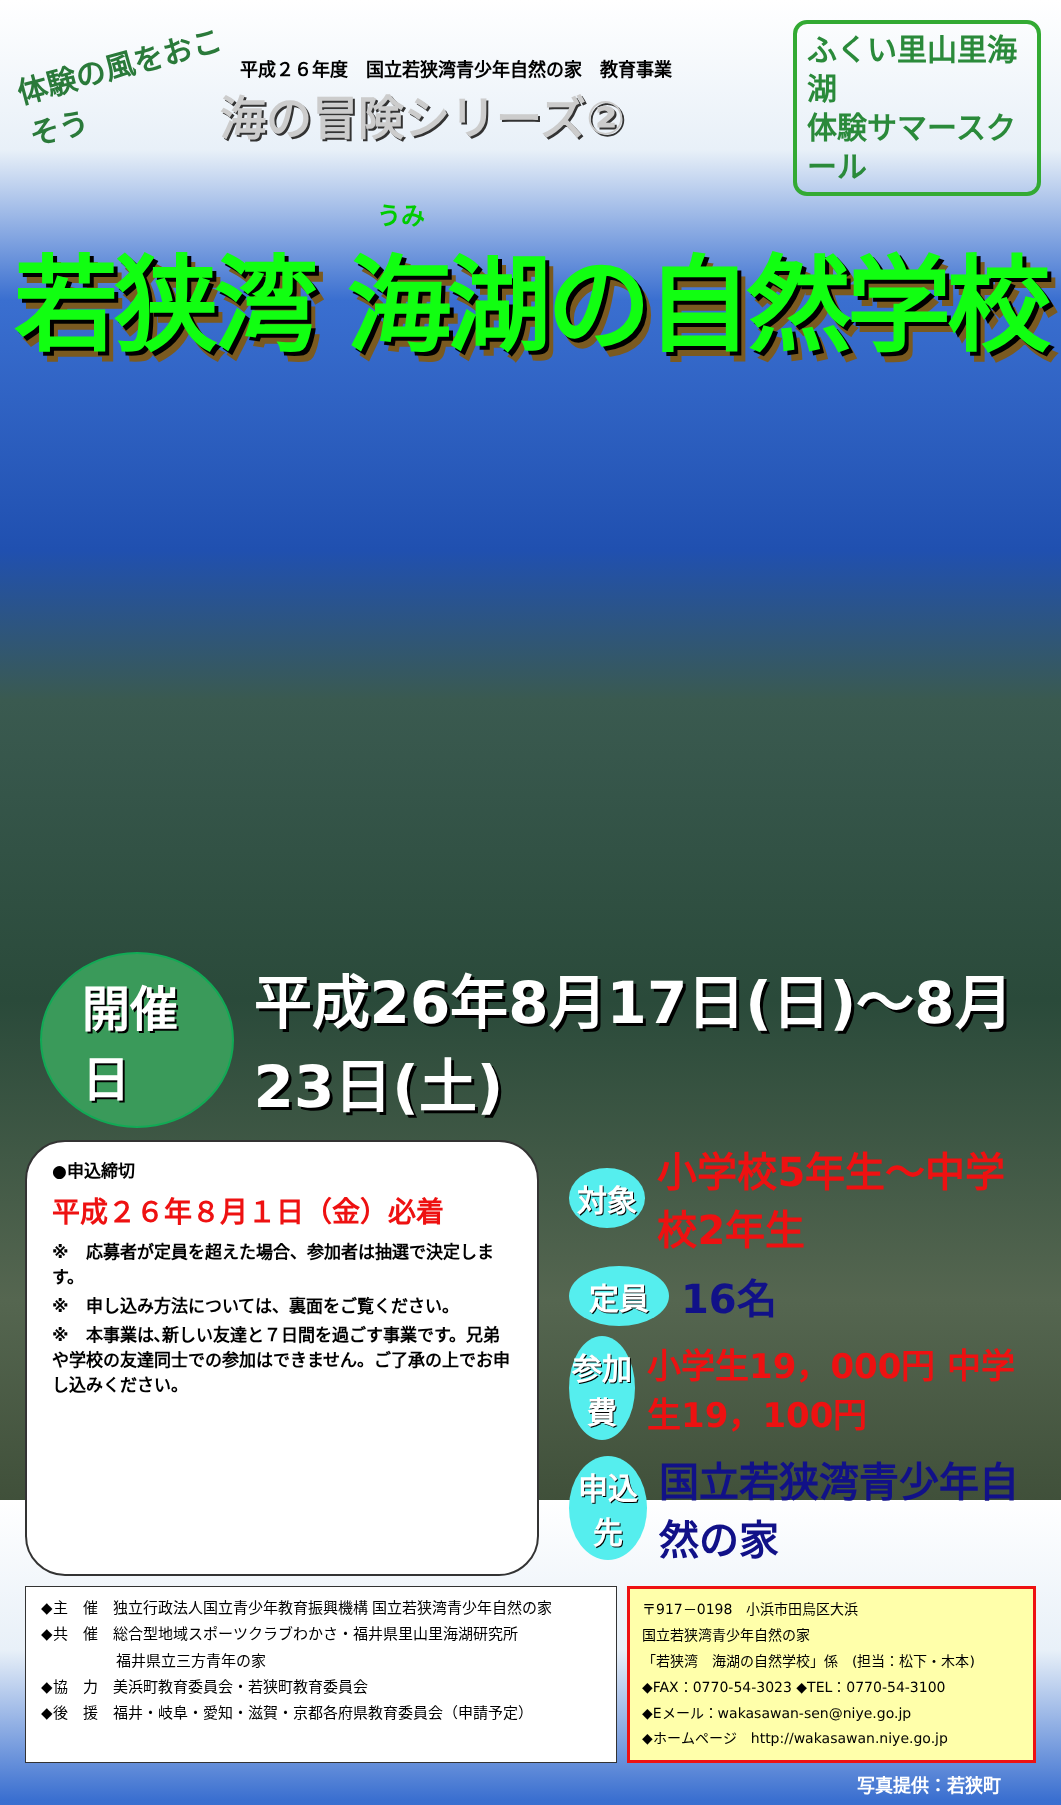体験の風をおこそう
平成２６年度　国立若狭湾青少年自然の家　教育事業
海の冒険シリーズ②
ふくい里山里海湖
体験サマースクール
うみ
若狭湾 海湖の自然学校
開催日
平成26年8月17日(日)～8月23日(土)
●申込締切
平成２６年８月１日（金）必着
※　応募者が定員を超えた場合、参加者は抽選で決定します。
※　申し込み方法については、裏面をご覧ください。
※　本事業は､新しい友達と７日間を過ごす事業です。兄弟や学校の友達同士での参加はできません。ご了承の上でお申し込みください。
対象 小学校5年生～中学校2年生
定員 16名
参加費 小学生19，000円 中学生19，100円
申込先 国立若狭湾青少年自然の家
◆主　催　独立行政法人国立青少年教育振興機構 国立若狭湾青少年自然の家
◆共　催　総合型地域スポーツクラブわかさ・福井県里山里海湖研究所
　　　　　福井県立三方青年の家
◆協　力　美浜町教育委員会・若狭町教育委員会
◆後　援　福井・岐阜・愛知・滋賀・京都各府県教育委員会（申請予定）
〒917－0198　小浜市田烏区大浜
国立若狭湾青少年自然の家
「若狭湾　海湖の自然学校」係　(担当：松下・木本)
◆FAX：0770-54-3023 ◆TEL：0770-54-3100
◆Eメール：wakasawan-sen@niye.go.jp
◆ホームページ　http://wakasawan.niye.go.jp
写真提供：若狭町